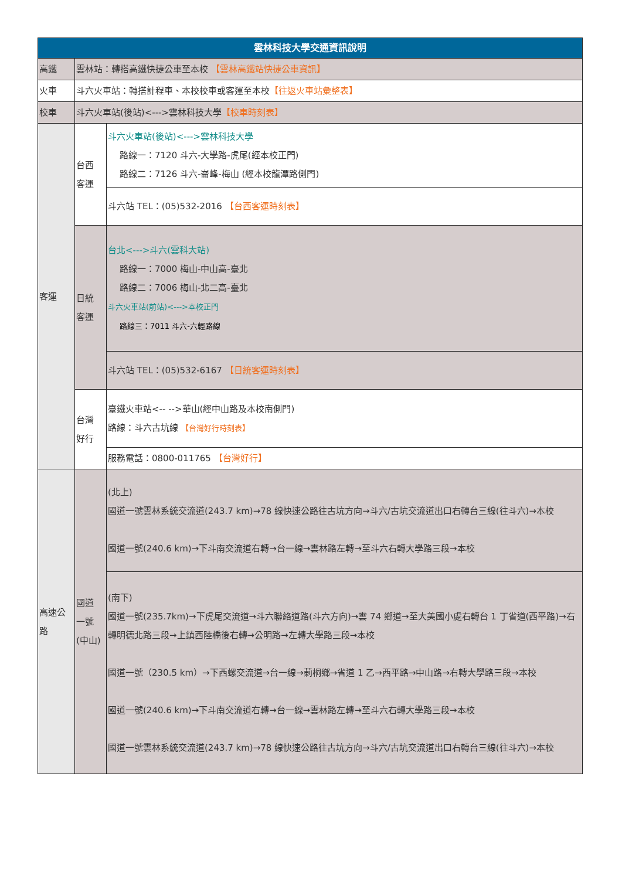| 雲林科技大學交通資訊說明 | | |
| --- | --- | --- |
| 高鐵 | 雲林站：轉搭高鐵快捷公車至本校 【雲林高鐵站快捷公車資訊】 | |
| 火車 | 斗六火車站：轉搭計程車、本校校車或客運至本校 【往返火車站彙整表】 | |
| 校車 | 斗六火車站(後站)<--->雲林科技大學 【校車時刻表】 | |
| 客運 | 台西 客運 | 斗六火車站(後站)<--->雲林科技大學 路線一：7120 斗六-大學路-虎尾(經本校正門) 路線二：7126 斗六-崙峰-梅山 (經本校龍潭路側門) |
| | | 斗六站 TEL：(05)532-2016 【台西客運時刻表】 |
| | 日統 客運 | 台北<--->斗六(雲科大站) 路線一：7000 梅山-中山高-臺北 路線二：7006 梅山-北二高-臺北 斗六火車站(前站)<--->本校正門 路線三：7011 斗六-六輕路線 |
| | | 斗六站 TEL：(05)532-6167 【日統客運時刻表】 |
| | 台灣 好行 | 臺鐵火車站<-- -->華山(經中山路及本校南側門) 路線：斗六古坑線 【台灣好行時刻表】 |
| | | 服務電話：0800-011765 【台灣好行】 |
| 高速公 路 | 國道 一號 (中山) | (北上) 國道一號雲林系統交流道(243.7 km)→78 線快速公路往古坑方向→斗六/古坑交流道出口右轉台三線(往斗六)→本校 國道一號(240.6 km)→下斗南交流道右轉→台一線→雲林路左轉→至斗六右轉大學路三段→本校 |
| | | (南下) 國道一號(235.7km)→下虎尾交流道→斗六聯絡道路(斗六方向)→雲 74 鄉道→至大美國小處右轉台 1 丁省道(西平路)→右轉明德北路三段→上鎮西陸橋後右轉→公明路→左轉大學路三段→本校 國道一號（230.5 km）→下西螺交流道→台一線→莿桐鄉→省道 1 乙→西平路→中山路→右轉大學路三段→本校 國道一號(240.6 km)→下斗南交流道右轉→台一線→雲林路左轉→至斗六右轉大學路三段→本校 國道一號雲林系統交流道(243.7 km)→78 線快速公路往古坑方向→斗六/古坑交流道出口右轉台三線(往斗六)→本校 |